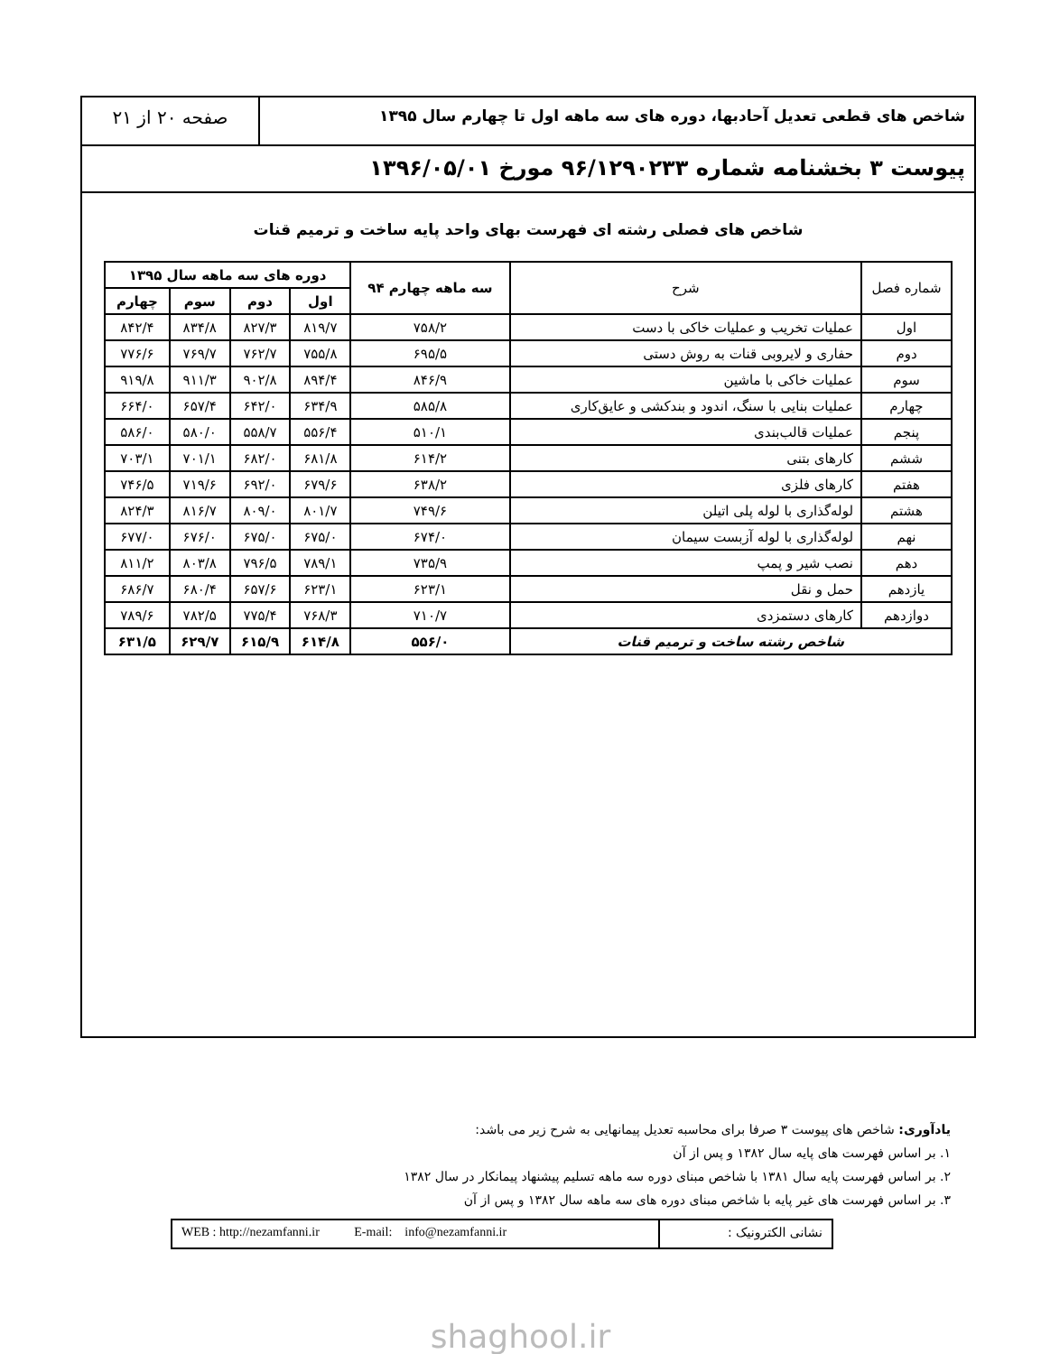شاخص های قطعی تعدیل آحادبها، دوره های سه ماهه اول تا چهارم سال ۱۳۹۵
صفحه ۲۰ از ۲۱
پیوست ۳ بخشنامه شماره ۹۶/۱۲۹۰۲۳۳ مورخ ۱۳۹۶/۰۵/۰۱
شاخص های فصلی رشته ای فهرست بهای واحد پایه ساخت و ترمیم قنات
| شماره فصل | شرح | سه ماهه چهارم ۹۴ | دوره های سه ماهه سال ۱۳۹۵ | | | |
| --- | --- | --- | --- | --- | --- | --- |
| | | | اول | دوم | سوم | چهارم |
| اول | عملیات تخریب و عملیات خاکی با دست | ۷۵۸/۲ | ۸۱۹/۷ | ۸۲۷/۳ | ۸۳۴/۸ | ۸۴۲/۴ |
| دوم | حفاری و لایروبی قنات به روش دستی | ۶۹۵/۵ | ۷۵۵/۸ | ۷۶۲/۷ | ۷۶۹/۷ | ۷۷۶/۶ |
| سوم | عملیات خاکی با ماشین | ۸۴۶/۹ | ۸۹۴/۴ | ۹۰۲/۸ | ۹۱۱/۳ | ۹۱۹/۸ |
| چهارم | عملیات بنایی با سنگ، اندود و بندکشی و عایق‌کاری | ۵۸۵/۸ | ۶۳۴/۹ | ۶۴۲/۰ | ۶۵۷/۴ | ۶۶۴/۰ |
| پنجم | عملیات قالب‌بندی | ۵۱۰/۱ | ۵۵۶/۴ | ۵۵۸/۷ | ۵۸۰/۰ | ۵۸۶/۰ |
| ششم | کارهای بتنی | ۶۱۴/۲ | ۶۸۱/۸ | ۶۸۲/۰ | ۷۰۱/۱ | ۷۰۳/۱ |
| هفتم | کارهای فلزی | ۶۳۸/۲ | ۶۷۹/۶ | ۶۹۲/۰ | ۷۱۹/۶ | ۷۴۶/۵ |
| هشتم | لوله‌گذاری با لوله پلی اتیلن | ۷۴۹/۶ | ۸۰۱/۷ | ۸۰۹/۰ | ۸۱۶/۷ | ۸۲۴/۳ |
| نهم | لوله‌گذاری با لوله آزبست سیمان | ۶۷۴/۰ | ۶۷۵/۰ | ۶۷۵/۰ | ۶۷۶/۰ | ۶۷۷/۰ |
| دهم | نصب شیر و پمپ | ۷۳۵/۹ | ۷۸۹/۱ | ۷۹۶/۵ | ۸۰۳/۸ | ۸۱۱/۲ |
| یازدهم | حمل و نقل | ۶۲۳/۱ | ۶۲۳/۱ | ۶۵۷/۶ | ۶۸۰/۴ | ۶۸۶/۷ |
| دوازدهم | کارهای دستمزدی | ۷۱۰/۷ | ۷۶۸/۳ | ۷۷۵/۴ | ۷۸۲/۵ | ۷۸۹/۶ |
| شاخص رشته ساخت و ترمیم قنات | | ۵۵۶/۰ | ۶۱۴/۸ | ۶۱۵/۹ | ۶۲۹/۷ | ۶۳۱/۵ |
یادآوری: شاخص های پیوست ۳ صرفا برای محاسبه تعدیل پیمانهایی به شرح زیر می باشد:
۱. بر اساس فهرست های پایه سال ۱۳۸۲ و پس از آن
۲. بر اساس فهرست پایه سال ۱۳۸۱ با شاخص مبنای دوره سه ماهه تسلیم پیشنهاد پیمانکار در سال ۱۳۸۲
۳. بر اساس فهرست های غیر پایه با شاخص مبنای دوره های سه ماهه سال ۱۳۸۲ و پس از آن
نشانی الکترونیک : WEB : http://nezamfanni.ir E-mail: info@nezamfanni.ir
shaghool.ir